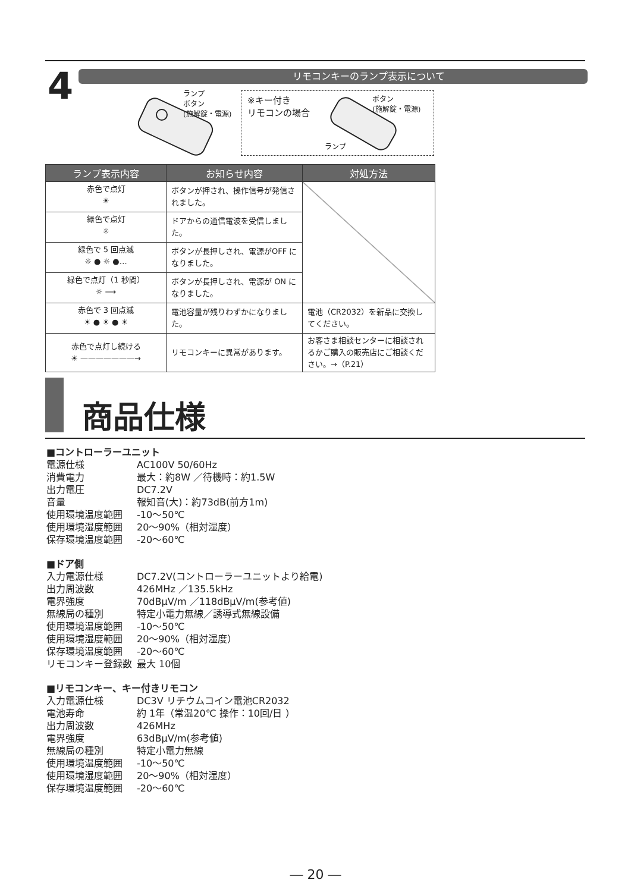4 リモコンキーのランプ表示について
ランプ
ボタン
(施解錠・電源)
※キー付き
リモコンの場合
ボタン
(施解錠・電源)
ランプ
| ランプ表示内容 | お知らせ内容 | 対処方法 |
| --- | --- | --- |
| 赤色で点灯 ☀ | ボタンが押され、操作信号が発信されました。 | |
| 緑色で点灯 ☼ | ドアからの通信電波を受信しました。 | |
| 緑色で 5 回点滅 ☼ ● ☼ ●… | ボタンが長押しされ、電源がOFF になりました。 | |
| 緑色で点灯（1 秒間） ☼ ⟶ | ボタンが長押しされ、電源が ON になりました。 | |
| 赤色で 3 回点滅 ☀ ● ☀ ● ☀ | 電池容量が残りわずかになりました。 | 電池（CR2032）を新品に交換してください。 |
| 赤色で点灯し続ける ☀ ———————→ | リモコンキーに異常があります。 | お客さま相談センターに相談されるかご購入の販売店にご相談ください。→（P.21） |
商品仕様
■コントローラーユニット
電源仕様 AC100V 50/60Hz
消費電力 最大：約8W ／待機時：約1.5W
出力電圧 DC7.2V
音量 報知音(大)：約73dB(前方1m)
使用環境温度範囲 -10～50℃
使用環境湿度範囲 20～90%（相対湿度）
保存環境温度範囲 -20～60℃
■ドア側
入力電源仕様 DC7.2V(コントローラーユニットより給電)
出力周波数 426MHz ／135.5kHz
電界強度 70dBμV/m ／118dBμV/m(参考値)
無線局の種別 特定小電力無線／誘導式無線設備
使用環境温度範囲 -10～50℃
使用環境湿度範囲 20～90%（相対湿度）
保存環境温度範囲 -20～60℃
リモコンキー登録数 最大 10個
■リモコンキー、キー付きリモコン
入力電源仕様 DC3V リチウムコイン電池CR2032
電池寿命 約 1年（常温20℃ 操作：10回/日 ）
出力周波数 426MHz
電界強度 63dBμV/m(参考値)
無線局の種別 特定小電力無線
使用環境温度範囲 -10～50℃
使用環境湿度範囲 20～90%（相対湿度）
保存環境温度範囲 -20～60℃
― 20 ―